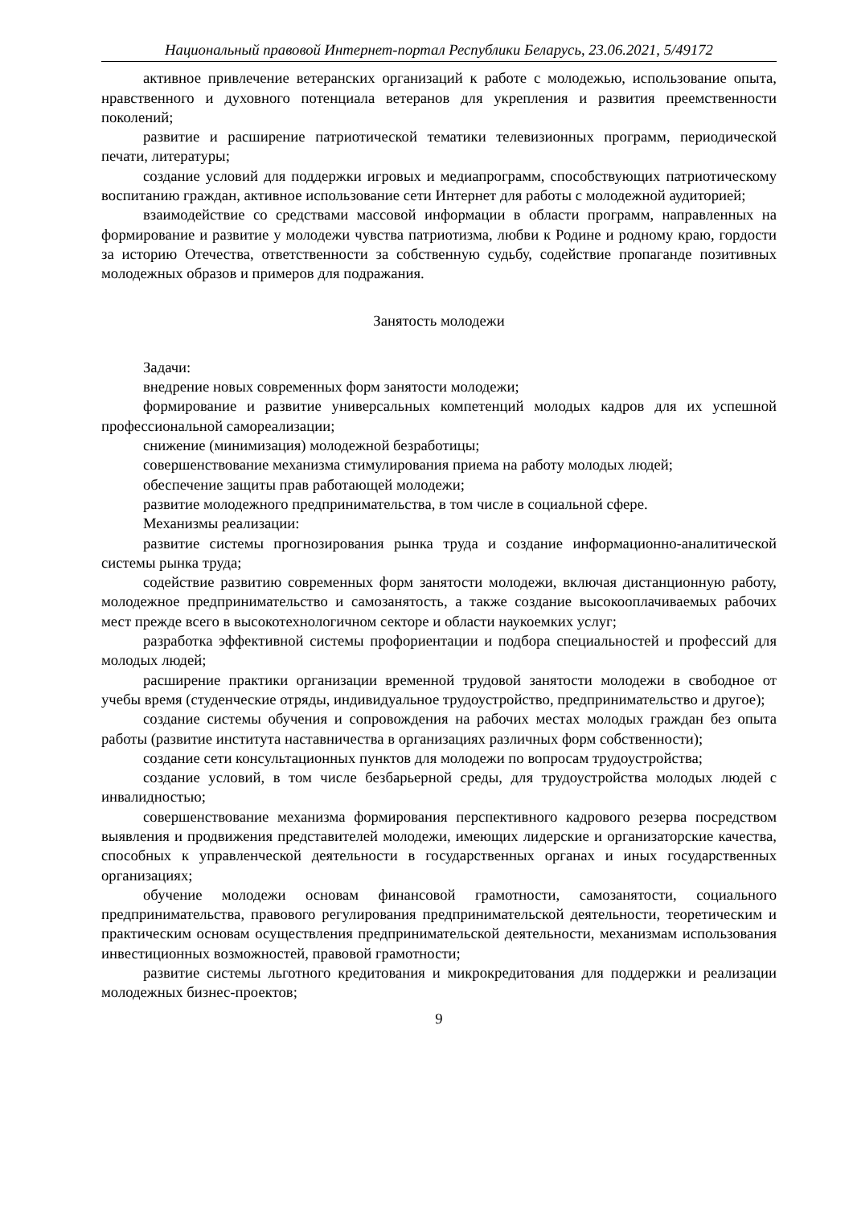Национальный правовой Интернет-портал Республики Беларусь, 23.06.2021, 5/49172
активное привлечение ветеранских организаций к работе с молодежью, использование опыта, нравственного и духовного потенциала ветеранов для укрепления и развития преемственности поколений;
развитие и расширение патриотической тематики телевизионных программ, периодической печати, литературы;
создание условий для поддержки игровых и медиапрограмм, способствующих патриотическому воспитанию граждан, активное использование сети Интернет для работы с молодежной аудиторией;
взаимодействие со средствами массовой информации в области программ, направленных на формирование и развитие у молодежи чувства патриотизма, любви к Родине и родному краю, гордости за историю Отечества, ответственности за собственную судьбу, содействие пропаганде позитивных молодежных образов и примеров для подражания.
Занятость молодежи
Задачи:
внедрение новых современных форм занятости молодежи;
формирование и развитие универсальных компетенций молодых кадров для их успешной профессиональной самореализации;
снижение (минимизация) молодежной безработицы;
совершенствование механизма стимулирования приема на работу молодых людей;
обеспечение защиты прав работающей молодежи;
развитие молодежного предпринимательства, в том числе в социальной сфере.
Механизмы реализации:
развитие системы прогнозирования рынка труда и создание информационно-аналитической системы рынка труда;
содействие развитию современных форм занятости молодежи, включая дистанционную работу, молодежное предпринимательство и самозанятость, а также создание высокооплачиваемых рабочих мест прежде всего в высокотехнологичном секторе и области наукоемких услуг;
разработка эффективной системы профориентации и подбора специальностей и профессий для молодых людей;
расширение практики организации временной трудовой занятости молодежи в свободное от учебы время (студенческие отряды, индивидуальное трудоустройство, предпринимательство и другое);
создание системы обучения и сопровождения на рабочих местах молодых граждан без опыта работы (развитие института наставничества в организациях различных форм собственности);
создание сети консультационных пунктов для молодежи по вопросам трудоустройства;
создание условий, в том числе безбарьерной среды, для трудоустройства молодых людей с инвалидностью;
совершенствование механизма формирования перспективного кадрового резерва посредством выявления и продвижения представителей молодежи, имеющих лидерские и организаторские качества, способных к управленческой деятельности в государственных органах и иных государственных организациях;
обучение молодежи основам финансовой грамотности, самозанятости, социального предпринимательства, правового регулирования предпринимательской деятельности, теоретическим и практическим основам осуществления предпринимательской деятельности, механизмам использования инвестиционных возможностей, правовой грамотности;
развитие системы льготного кредитования и микрокредитования для поддержки и реализации молодежных бизнес-проектов;
9